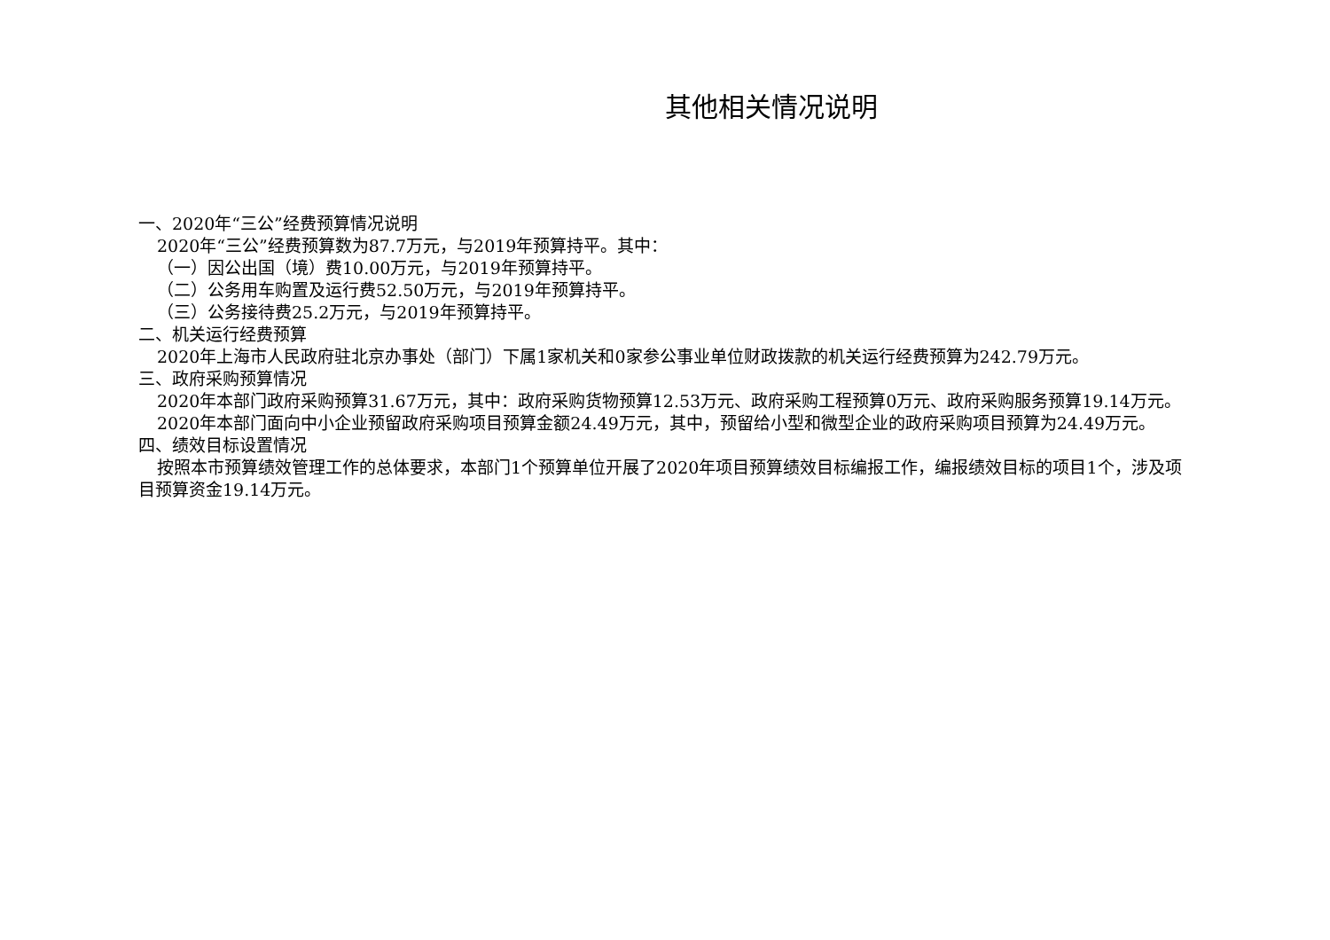其他相关情况说明
一、2020年“三公”经费预算情况说明
2020年“三公”经费预算数为87.7万元，与2019年预算持平。其中：
（一）因公出国（境）费10.00万元，与2019年预算持平。
（二）公务用车购置及运行费52.50万元，与2019年预算持平。
（三）公务接待费25.2万元，与2019年预算持平。
二、机关运行经费预算
2020年上海市人民政府驻北京办事处（部门）下属1家机关和0家参公事业单位财政拨款的机关运行经费预算为242.79万元。
三、政府采购预算情况
2020年本部门政府采购预算31.67万元，其中：政府采购货物预算12.53万元、政府采购工程预算0万元、政府采购服务预算19.14万元。
2020年本部门面向中小企业预留政府采购项目预算金额24.49万元，其中，预留给小型和微型企业的政府采购项目预算为24.49万元。
四、绩效目标设置情况
按照本市预算绩效管理工作的总体要求，本部门1个预算单位开展了2020年项目预算绩效目标编报工作，编报绩效目标的项目1个，涉及项目预算资金19.14万元。